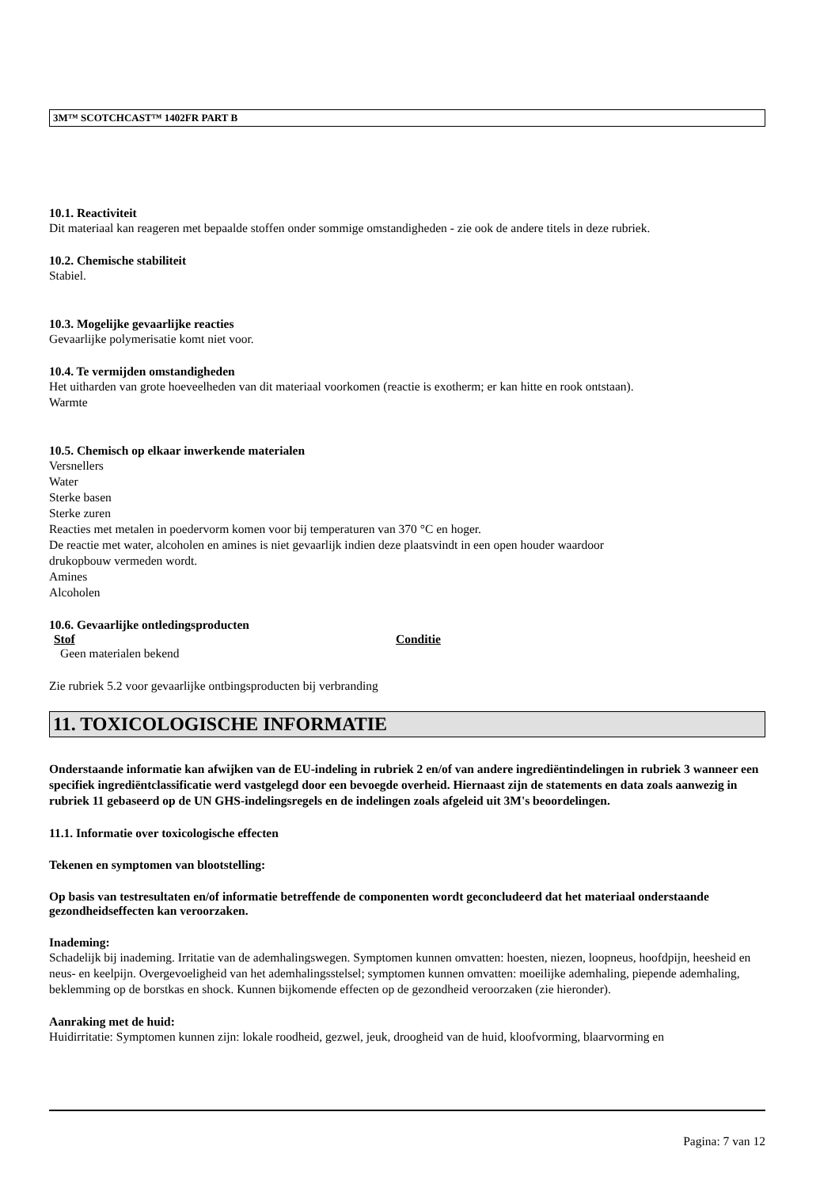3M™ SCOTCHCAST™ 1402FR PART B
10.1. Reactiviteit
Dit materiaal kan reageren met bepaalde stoffen onder sommige omstandigheden - zie ook de andere titels in deze rubriek.
10.2. Chemische stabiliteit
Stabiel.
10.3. Mogelijke gevaarlijke reacties
Gevaarlijke polymerisatie komt niet voor.
10.4. Te vermijden omstandigheden
Het uitharden van grote hoeveelheden van dit materiaal voorkomen (reactie is exotherm; er kan hitte en rook ontstaan).
Warmte
10.5. Chemisch op elkaar inwerkende materialen
Versnellers
Water
Sterke basen
Sterke zuren
Reacties met metalen in poedervorm komen voor bij temperaturen van 370 °C en hoger.
De reactie met water, alcoholen en amines is niet gevaarlijk indien deze plaatsvindt in een open houder waardoor
drukopbouw vermeden wordt.
Amines
Alcoholen
10.6. Gevaarlijke ontledingsproducten
| Stof | Conditie |
| --- | --- |
| Geen materialen bekend | |
Zie rubriek 5.2 voor gevaarlijke ontbingsproducten bij verbranding
11. TOXICOLOGISCHE INFORMATIE
Onderstaande informatie kan afwijken van de EU-indeling in rubriek 2 en/of van andere ingrediëntindelingen in rubriek 3 wanneer een specifiek ingrediëntclassificatie werd vastgelegd door een bevoegde overheid. Hiernaast zijn de statements en data zoals aanwezig in rubriek 11 gebaseerd op de UN GHS-indelingsregels en de indelingen zoals afgeleid uit 3M's beoordelingen.
11.1. Informatie over toxicologische effecten
Tekenen en symptomen van blootstelling:
Op basis van testresultaten en/of informatie betreffende de componenten wordt geconcludeerd dat het materiaal onderstaande gezondheidseffecten kan veroorzaken.
Inademing:
Schadelijk bij inademing. Irritatie van de ademhalingswegen. Symptomen kunnen omvatten: hoesten, niezen, loopneus, hoofdpijn, heesheid en neus- en keelpijn. Overgevoeligheid van het ademhalingsstelsel; symptomen kunnen omvatten: moeilijke ademhaling, piepende ademhaling, beklemming op de borstkas en shock. Kunnen bijkomende effecten op de gezondheid veroorzaken (zie hieronder).
Aanraking met de huid:
Huidirritatie: Symptomen kunnen zijn: lokale roodheid, gezwel, jeuk, droogheid van de huid, kloofvorming, blaarvorming en
Pagina: 7 van 12